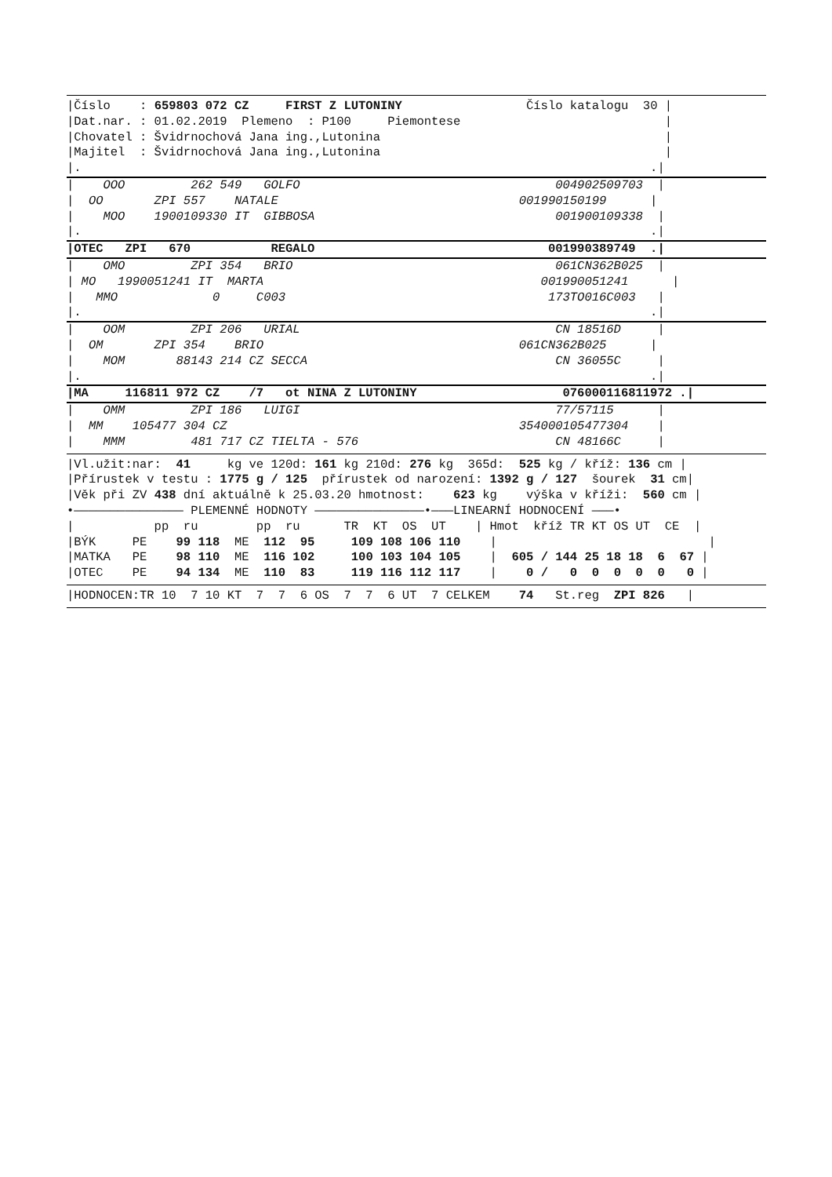|Číslo : 659803 072 CZ FIRST Z LUTONINY Číslo katalogu 30 |
|Dat.nar. : 01.02.2019 Plemeno : P100 Piemontese |
|Chovatel : Švidrnochová Jana ing.,Lutonina |
|Majitel : Švidrnochová Jana ing.,Lutonina |
|. .|
| OOO 262 549 GOLFO 004902509703 |
| OO ZPI 557 NATALE 001990150199 |
| MOO 1900109330 IT GIBBOSA 001900109338 |
|. .|
|OTEC ZPI 670 REGALO 001990389749 .|
| OMO ZPI 354 BRIO 061CN362B025 |
| MO 1990051241 IT MARTA 001990051241 |
| MMO 0 C003 173TO016C003 |
|. .|
| OOM ZPI 206 URIAL CN 18516D |
| OM ZPI 354 BRIO 061CN362B025 |
| MOM 88143 214 CZ SECCA CN 36055C |
|. .|
|MA 116811 972 CZ /7 ot NINA Z LUTONINY 076000116811972 .|
| OMM ZPI 186 LUIGI 77/57115 |
| MM 105477 304 CZ 354000105477304 |
| MMM 481 717 CZ TIELTA - 576 CN 48166C |
|Vl.užit:nar: 41 kg ve 120d: 161 kg 210d: 276 kg 365d: 525 kg / kříž: 136 cm |
|Přírustek v testu : 1775 g / 125 přírustek od narození: 1392 g / 127 šourek 31 cm|
|Věk při ZV 438 dní aktuálně k 25.03.20 hmotnost: 623 kg výška v kříži: 560 cm |
•——————————————— PLEMENNÉ HODNOTY ———————————————•———LINEARNÍ HODNOCENÍ ———•
| pp ru pp ru TR KT OS UT | Hmot kříž TR KT OS UT CE |
|BÝK PE 99 118 ME 112 95 109 108 106 110 | |
|MATKA PE 98 110 ME 116 102 100 103 104 105 | 605 / 144 25 18 18 6 67 |
|OTEC PE 94 134 ME 110 83 119 116 112 117 | 0 / 0 0 0 0 0 0 |
|HODNOCEN:TR 10 7 10 KT 7 7 6 OS 7 7 6 UT 7 CELKEM 74 St.reg ZPI 826 |